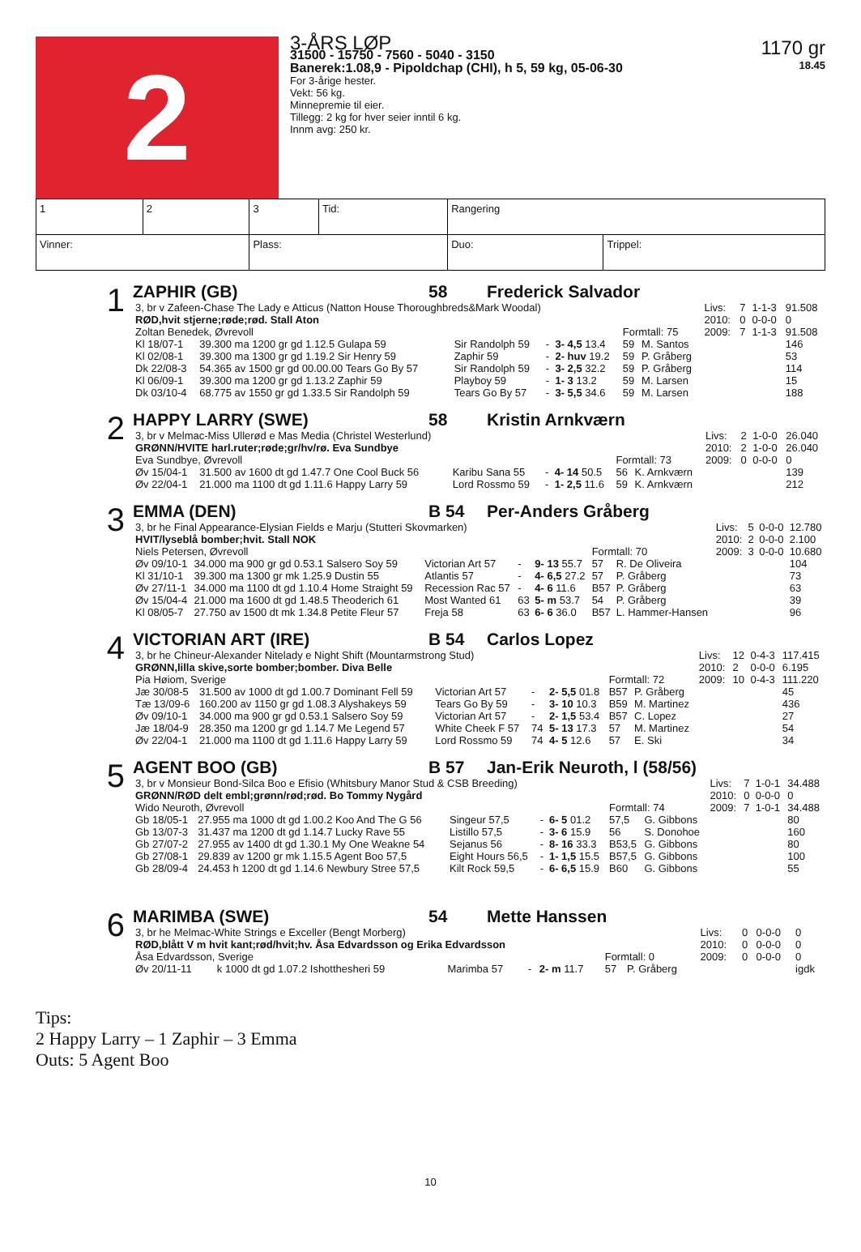2
3-ÅRS LØP
31500 - 15750 - 7560 - 5040 - 3150
Banerek:1.08,9 - Pipoldchap (CHI), h 5, 59 kg, 05-06-30
For 3-årige hester.
Vekt: 56 kg.
Minnepremie til eier.
Tillegg: 2 kg for hver seier inntil 6 kg.
Innm avg: 250 kr.
1170 gr
18.45
| 1 | 2 | 3 | Tid: | Rangering | |
| Vinner: | | Plass: | | Duo: | Trippel: |
1
ZAPHIR (GB) 58 Frederick Salvador
| 3, br v Zafeen-Chase The Lady e Atticus (Natton House Thoroughbreds&Mark Woodal) | | | | | | | Livs: | 7 | 1-1-3 | 91.508 |
| RØD,hvit stjerne;røde;rød. Stall Aton | | | | | | | 2010: | 0 | 0-0-0 | 0 |
| Zoltan Benedek, Øvrevoll | | | | | Formtall: 75 | | 2009: | 7 | 1-1-3 | 91.508 |
| Kl 18/07-1 | 39.300 ma 1200 gr gd 1.12.5 Gulapa 59 | Sir Randolph 59 | - | 3- 4,5 13.4 | 59 | M. Santos | | | | 146 |
| Kl 02/08-1 | 39.300 ma 1300 gr gd 1.19.2 Sir Henry 59 | Zaphir 59 | - | 2- huv 19.2 | 59 | P. Gråberg | | | | 53 |
| Dk 22/08-3 | 54.365 av 1500 gr gd 00.00.00 Tears Go By 57 | Sir Randolph 59 | - | 3- 2,5 32.2 | 59 | P. Gråberg | | | | 114 |
| Kl 06/09-1 | 39.300 ma 1200 gr gd 1.13.2 Zaphir 59 | Playboy 59 | - | 1- 3 13.2 | 59 | M. Larsen | | | | 15 |
| Dk 03/10-4 | 68.775 av 1550 gr gd 1.33.5 Sir Randolph 59 | Tears Go By 57 | - | 3- 5,5 34.6 | 59 | M. Larsen | | | | 188 |
2
HAPPY LARRY (SWE) 58 Kristin Arnkværn
| 3, br v Melmac-Miss Ullerød e Mas Media (Christel Westerlund) | | | | | | | Livs: | 2 | 1-0-0 | 26.040 |
| GRØNN/HVITE harl.ruter;røde;gr/hv/rø. Eva Sundbye | | | | | | | 2010: | 2 | 1-0-0 | 26.040 |
| Eva Sundbye, Øvrevoll | | | | | Formtall: 73 | | 2009: | 0 | 0-0-0 | 0 |
| Øv 15/04-1 | 31.500 av 1600 dt gd 1.47.7 One Cool Buck 56 | Karibu Sana 55 | - | 4- 14 50.5 | 56 | K. Arnkværn | | | | 139 |
| Øv 22/04-1 | 21.000 ma 1100 dt gd 1.11.6 Happy Larry 59 | Lord Rossmo 59 | - | 1- 2,5 11.6 | 59 | K. Arnkværn | | | | 212 |
3
EMMA (DEN) B 54 Per-Anders Gråberg
| 3, br he Final Appearance-Elysian Fields e Marju (Stutteri Skovmarken) | | | | | | | Livs: | 5 | 0-0-0 | 12.780 |
| HVIT/lyseblå bomber;hvit. Stall NOK | | | | | | | 2010: | 2 | 0-0-0 | 2.100 |
| Niels Petersen, Øvrevoll | | | | | Formtall: 70 | | 2009: | 3 | 0-0-0 | 10.680 |
| Øv 09/10-1 | 34.000 ma 900 gr gd 0.53.1 Salsero Soy 59 | Victorian Art 57 | - | 9- 13 55.7 | 57 | R. De Oliveira | | | | 104 |
| Kl 31/10-1 | 39.300 ma 1300 gr mk 1.25.9 Dustin 55 | Atlantis 57 | - | 4- 6,5 27.2 | 57 | P. Gråberg | | | | 73 |
| Øv 27/11-1 | 34.000 ma 1100 dt gd 1.10.4 Home Straight 59 | Recession Rac 57 | - | 4- 6 11.6 | B57 | P. Gråberg | | | | 63 |
| Øv 15/04-4 | 21.000 ma 1600 dt gd 1.48.5 Theoderich 61 | Most Wanted 61 | 63 | 5- m 53.7 | 54 | P. Gråberg | | | | 39 |
| Kl 08/05-7 | 27.750 av 1500 dt mk 1.34.8 Petite Fleur 57 | Freja 58 | 63 | 6- 6 36.0 | B57 | L. Hammer-Hansen | | | | 96 |
4
VICTORIAN ART (IRE) B 54 Carlos Lopez
| 3, br he Chineur-Alexander Nitelady e Night Shift (Mountarmstrong Stud) | | | | | | | Livs: | 12 | 0-4-3 | 117.415 |
| GRØNN,lilla skive,sorte bomber;bomber. Diva Belle | | | | | | | 2010: | 2 | 0-0-0 | 6.195 |
| Pia Høiom, Sverige | | | | | Formtall: 72 | | 2009: | 10 | 0-4-3 | 111.220 |
| Jæ 30/08-5 | 31.500 av 1000 dt gd 1.00.7 Dominant Fell 59 | Victorian Art 57 | - | 2- 5,5 01.8 | B57 | P. Gråberg | | | | 45 |
| Tæ 13/09-6 | 160.200 av 1150 gr gd 1.08.3 Alyshakeys 59 | Tears Go By 59 | - | 3- 10 10.3 | B59 | M. Martinez | | | | 436 |
| Øv 09/10-1 | 34.000 ma 900 gr gd 0.53.1 Salsero Soy 59 | Victorian Art 57 | - | 2- 1,5 53.4 | B57 | C. Lopez | | | | 27 |
| Jæ 18/04-9 | 28.350 ma 1200 gr gd 1.14.7 Me Legend 57 | White Cheek F 57 | 74 | 5- 13 17.3 | 57 | M. Martinez | | | | 54 |
| Øv 22/04-1 | 21.000 ma 1100 dt gd 1.11.6 Happy Larry 59 | Lord Rossmo 59 | 74 | 4- 5 12.6 | 57 | E. Ski | | | | 34 |
5
AGENT BOO (GB) B 57 Jan-Erik Neuroth, l (58/56)
| 3, br v Monsieur Bond-Silca Boo e Efisio (Whitsbury Manor Stud & CSB Breeding) | | | | | | | Livs: | 7 | 1-0-1 | 34.488 |
| GRØNN/RØD delt embl;grønn/rød;rød. Bo Tommy Nygård | | | | | | | 2010: | 0 | 0-0-0 | 0 |
| Wido Neuroth, Øvrevoll | | | | | Formtall: 74 | | 2009: | 7 | 1-0-1 | 34.488 |
| Gb 18/05-1 | 27.955 ma 1000 dt gd 1.00.2 Koo And The G 56 | Singeur 57,5 | - | 6- 5 01.2 | 57,5 | G. Gibbons | | | | 80 |
| Gb 13/07-3 | 31.437 ma 1200 dt gd 1.14.7 Lucky Rave 55 | Listillo 57,5 | - | 3- 6 15.9 | 56 | S. Donohoe | | | | 160 |
| Gb 27/07-2 | 27.955 av 1400 dt gd 1.30.1 My One Weakne 54 | Sejanus 56 | - | 8- 16 33.3 | B53,5 | G. Gibbons | | | | 80 |
| Gb 27/08-1 | 29.839 av 1200 gr mk 1.15.5 Agent Boo 57,5 | Eight Hours 56,5 | - | 1- 1,5 15.5 | B57,5 | G. Gibbons | | | | 100 |
| Gb 28/09-4 | 24.453 h 1200 dt gd 1.14.6 Newbury Stree 57,5 | Kilt Rock 59,5 | - | 6- 6,5 15.9 | B60 | G. Gibbons | | | | 55 |
6
MARIMBA (SWE) 54 Mette Hanssen
| 3, br he Melmac-White Strings e Exceller (Bengt Morberg) | | | | | | | Livs: | 0 | 0-0-0 | 0 |
| RØD,blått V m hvit kant;rød/hvit;hv. Åsa Edvardsson og Erika Edvardsson | | | | | | | 2010: | 0 | 0-0-0 | 0 |
| Åsa Edvardsson, Sverige | | | | | Formtall: 0 | | 2009: | 0 | 0-0-0 | 0 |
| Øv 20/11-11 | k 1000 dt gd 1.07.2 Ishotthesheri 59 | Marimba 57 | - | 2- m 11.7 | 57 | P. Gråberg | | | | igdk |
Tips:
2 Happy Larry – 1 Zaphir – 3 Emma
Outs: 5 Agent Boo
10